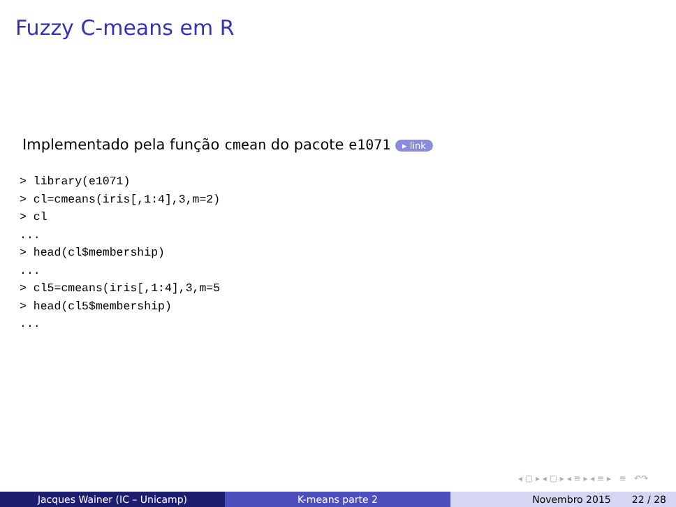Fuzzy C-means em R
Implementado pela função cmean do pacote e1071 ▸ link
> library(e1071)
> cl=cmeans(iris[,1:4],3,m=2)
> cl
...
> head(cl$membership)
...
> cl5=cmeans(iris[,1:4],3,m=5
> head(cl5$membership)
...
◂ ▢ ▸ ◂ ▢ ▸ ◂ ≡ ▸ ◂ ≡ ▸ ≡ ↶↷
Jacques Wainer (IC – Unicamp) K-means parte 2 Novembro 2015 22 / 28